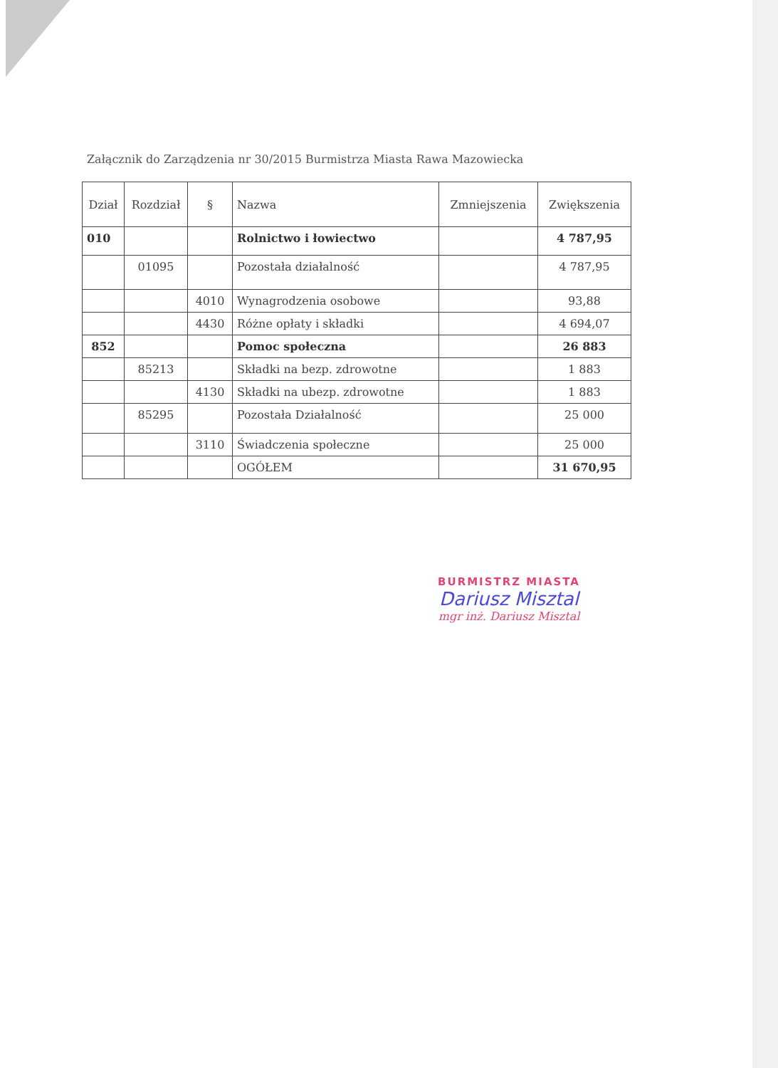Załącznik do Zarządzenia nr 30/2015 Burmistrza Miasta Rawa Mazowiecka
| Dział | Rozdział | § | Nazwa | Zmniejszenia | Zwiększenia |
| --- | --- | --- | --- | --- | --- |
| 010 | | | Rolnictwo i łowiectwo | | 4 787,95 |
| | 01095 | | Pozostała działalność | | 4 787,95 |
| | | 4010 | Wynagrodzenia osobowe | | 93,88 |
| | | 4430 | Różne opłaty i składki | | 4 694,07 |
| 852 | | | Pomoc społeczna | | 26 883 |
| | 85213 | | Składki na bezp. zdrowotne | | 1 883 |
| | | 4130 | Składki na ubezp. zdrowotne | | 1 883 |
| | 85295 | | Pozostała Działalność | | 25 000 |
| | | 3110 | Świadczenia społeczne | | 25 000 |
| | | | OGÓŁEM | | 31 670,95 |
BURMISTRZ MIASTA
Dariusz Misztal
mgr inż. Dariusz Misztal